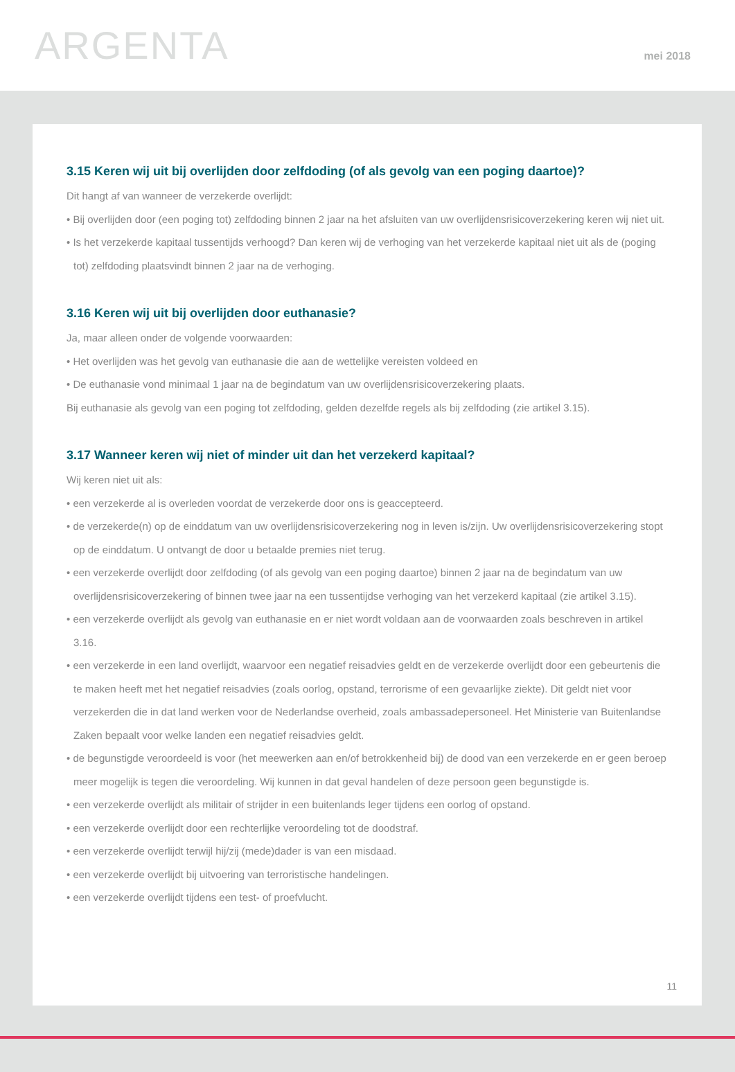ARGENTA
mei 2018
3.15 Keren wij uit bij overlijden door zelfdoding (of als gevolg van een poging daartoe)?
Dit hangt af van wanneer de verzekerde overlijdt:
• Bij overlijden door (een poging tot) zelfdoding binnen 2 jaar na het afsluiten van uw overlijdensrisicoverzekering keren wij niet uit.
• Is het verzekerde kapitaal tussentijds verhoogd? Dan keren wij de verhoging van het verzekerde kapitaal niet uit als de (poging tot) zelfdoding plaatsvindt binnen 2 jaar na de verhoging.
3.16 Keren wij uit bij overlijden door euthanasie?
Ja, maar alleen onder de volgende voorwaarden:
• Het overlijden was het gevolg van euthanasie die aan de wettelijke vereisten voldeed en
• De euthanasie vond minimaal 1 jaar na de begindatum van uw overlijdensrisicoverzekering plaats.
Bij euthanasie als gevolg van een poging tot zelfdoding, gelden dezelfde regels als bij zelfdoding (zie artikel 3.15).
3.17 Wanneer keren wij niet of minder uit dan het verzekerd kapitaal?
Wij keren niet uit als:
• een verzekerde al is overleden voordat de verzekerde door ons is geaccepteerd.
• de verzekerde(n) op de einddatum van uw overlijdensrisicoverzekering nog in leven is/zijn. Uw overlijdensrisicoverzekering stopt op de einddatum. U ontvangt de door u betaalde premies niet terug.
• een verzekerde overlijdt door zelfdoding (of als gevolg van een poging daartoe) binnen 2 jaar na de begindatum van uw overlijdensrisicoverzekering of binnen twee jaar na een tussentijdse verhoging van het verzekerd kapitaal (zie artikel 3.15).
• een verzekerde overlijdt als gevolg van euthanasie en er niet wordt voldaan aan de voorwaarden zoals beschreven in artikel 3.16.
• een verzekerde in een land overlijdt, waarvoor een negatief reisadvies geldt en de verzekerde overlijdt door een gebeurtenis die te maken heeft met het negatief reisadvies (zoals oorlog, opstand, terrorisme of een gevaarlijke ziekte). Dit geldt niet voor verzekerden die in dat land werken voor de Nederlandse overheid, zoals ambassadepersoneel. Het Ministerie van Buitenlandse Zaken bepaalt voor welke landen een negatief reisadvies geldt.
• de begunstigde veroordeeld is voor (het meewerken aan en/of betrokkenheid bij) de dood van een verzekerde en er geen beroep meer mogelijk is tegen die veroordeling. Wij kunnen in dat geval handelen of deze persoon geen begunstigde is.
• een verzekerde overlijdt als militair of strijder in een buitenlands leger tijdens een oorlog of opstand.
• een verzekerde overlijdt door een rechterlijke veroordeling tot de doodstraf.
• een verzekerde overlijdt terwijl hij/zij (mede)dader is van een misdaad.
• een verzekerde overlijdt bij uitvoering van terroristische handelingen.
• een verzekerde overlijdt tijdens een test- of proefvlucht.
11